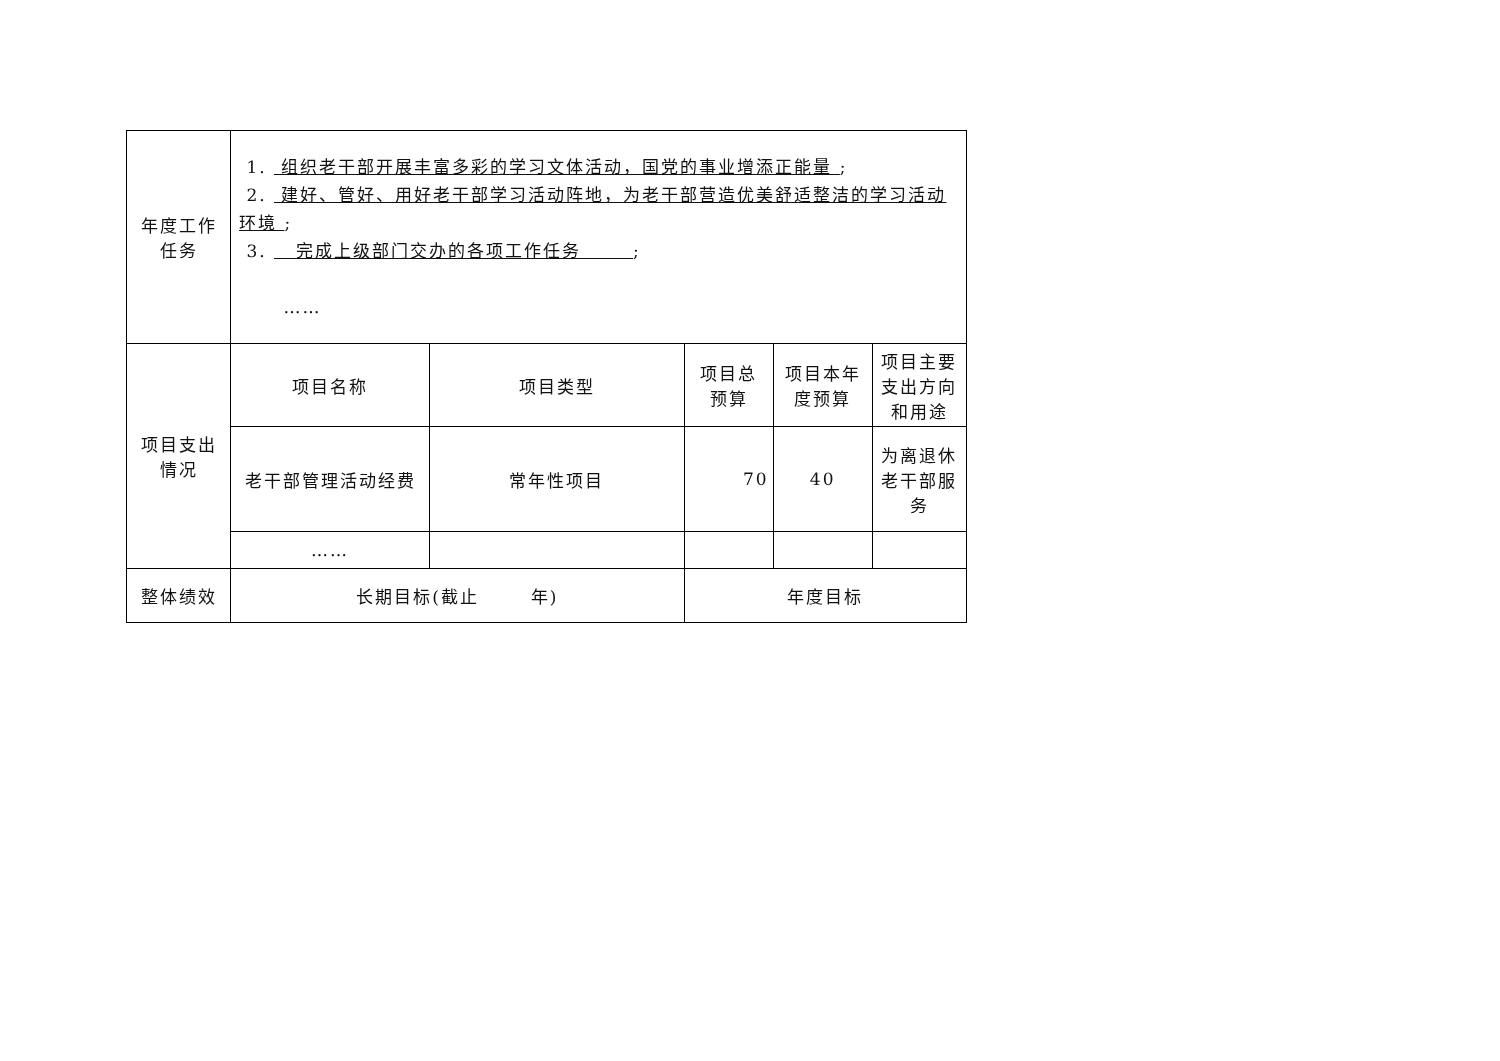| 年度工作 任务 | 1. 组织老干部开展丰富多彩的学习文体活动，国党的事业增添正能量 ; 2. 建好、管好、用好老干部学习活动阵地，为老干部营造优美舒适整洁的学习活动环境 ; 3. 完成上级部门交办的各项工作任务 ; …… | | | | | |
| 项目支出 情况 | 项目名称 | 项目类型 | | 项目总 预算 | 项目本年 度预算 | 项目主要 支出方向 和用途 |
| | 老干部管理活动经费 | 常年性项目 | | 70 | 40 | 为离退休 老干部服 务 |
| | …… | | | | | |
| 整体绩效 | 长期目标(截止 年) | | 年度目标 | | | |